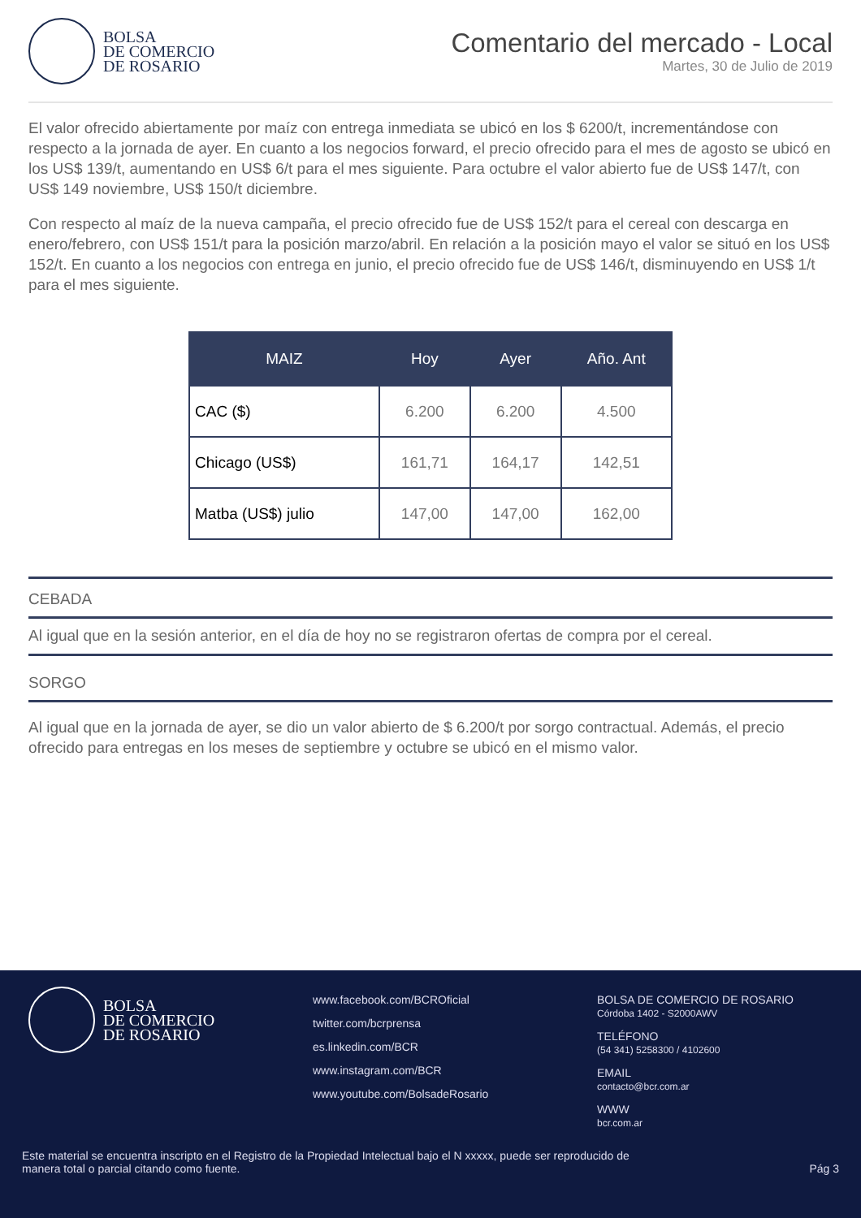BOLSA
DE COMERCIO
DE ROSARIO
Comentario del mercado - Local
Martes, 30 de Julio de 2019
El valor ofrecido abiertamente por maíz con entrega inmediata se ubicó en los $ 6200/t, incrementándose con respecto a la jornada de ayer. En cuanto a los negocios forward, el precio ofrecido para el mes de agosto se ubicó en los US$ 139/t, aumentando en US$ 6/t para el mes siguiente. Para octubre el valor abierto fue de US$ 147/t, con US$ 149 noviembre, US$ 150/t diciembre.
Con respecto al maíz de la nueva campaña, el precio ofrecido fue de US$ 152/t para el cereal con descarga en enero/febrero, con US$ 151/t para la posición marzo/abril. En relación a la posición mayo el valor se situó en los US$ 152/t. En cuanto a los negocios con entrega en junio, el precio ofrecido fue de US$ 146/t, disminuyendo en US$ 1/t para el mes siguiente.
| MAIZ | Hoy | Ayer | Año. Ant |
| --- | --- | --- | --- |
| CAC ($) | 6.200 | 6.200 | 4.500 |
| Chicago (US$) | 161,71 | 164,17 | 142,51 |
| Matba (US$) julio | 147,00 | 147,00 | 162,00 |
CEBADA
Al igual que en la sesión anterior, en el día de hoy no se registraron ofertas de compra por el cereal.
SORGO
Al igual que en la jornada de ayer, se dio un valor abierto de $ 6.200/t por sorgo contractual. Además, el precio ofrecido para entregas en los meses de septiembre y octubre se ubicó en el mismo valor.
BOLSA
DE COMERCIO
DE ROSARIO
www.facebook.com/BCROficial
twitter.com/bcrprensa
es.linkedin.com/BCR
www.instagram.com/BCR
www.youtube.com/BolsadeRosario
BOLSA DE COMERCIO DE ROSARIO
Córdoba 1402 - S2000AWV
TELÉFONO
(54 341) 5258300 / 4102600
EMAIL
contacto@bcr.com.ar
WWW
bcr.com.ar
Este material se encuentra inscripto en el Registro de la Propiedad Intelectual bajo el N xxxxx, puede ser reproducido de
manera total o parcial citando como fuente.
Pág 3